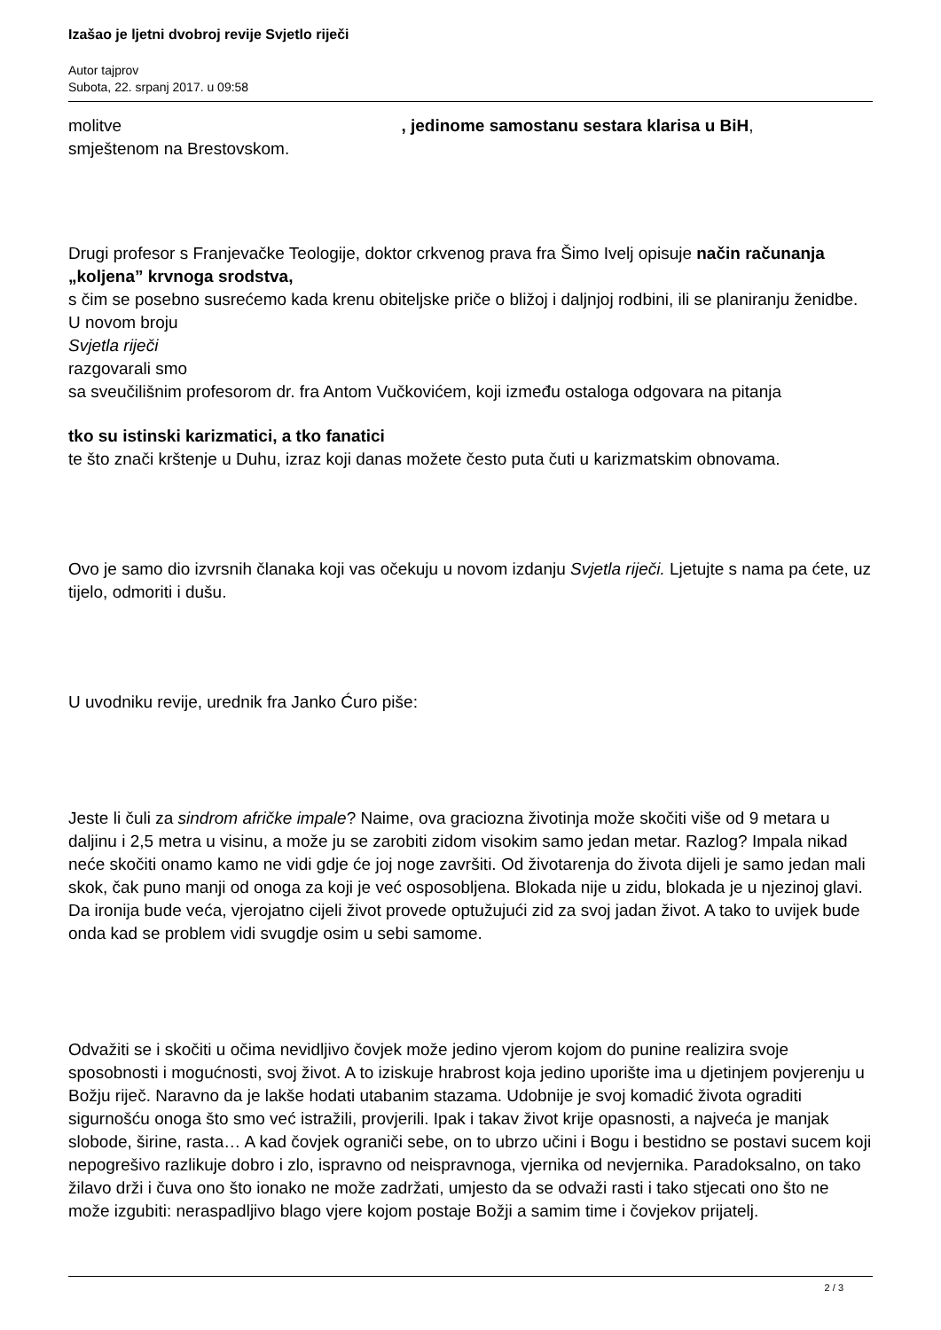Izašao je ljetni dvobroj revije Svjetlo riječi
Autor tajprov
Subota, 22. srpanj 2017. u 09:58
molitve , jedinome samostanu sestara klarisa u BiH,
smještenom na Brestovskom.
Drugi profesor s Franjevačke Teologije, doktor crkvenog prava fra Šimo Ivelj opisuje način računanja „koljena” krvnoga srodstva,
s čim se posebno susrećemo kada krenu obiteljske priče o bližoj i daljnjoj rodbini, ili se planiranju ženidbe. U novom broju
Svjetla riječi
razgovarali smo
sa sveučilišnim profesorom dr. fra Antom Vučkovićem, koji između ostaloga odgovara na pitanja
tko su istinski karizmatici, a tko fanatici
te što znači krštenje u Duhu, izraz koji danas možete često puta čuti u karizmatskim obnovama.
Ovo je samo dio izvrsnih članaka koji vas očekuju u novom izdanju Svjetla riječi. Ljetujte s nama pa ćete, uz tijelo, odmoriti i dušu.
U uvodniku revije, urednik fra Janko Ćuro piše:
Jeste li čuli za sindrom afričke impale? Naime, ova graciozna životinja može skočiti više od 9 metara u daljinu i 2,5 metra u visinu, a može ju se zarobiti zidom visokim samo jedan metar. Razlog? Impala nikad neće skočiti onamo kamo ne vidi gdje će joj noge završiti. Od životarenja do života dijeli je samo jedan mali skok, čak puno manji od onoga za koji je već osposobljena. Blokada nije u zidu, blokada je u njezinoj glavi. Da ironija bude veća, vjerojatno cijeli život provede optužujući zid za svoj jadan život. A tako to uvijek bude onda kad se problem vidi svugdje osim u sebi samome.
Odvažiti se i skočiti u očima nevidljivo čovjek može jedino vjerom kojom do punine realizira svoje sposobnosti i mogućnosti, svoj život. A to iziskuje hrabrost koja jedino uporište ima u djetinjem povjerenju u Božju riječ. Naravno da je lakše hodati utabanim stazama. Udobnije je svoj komadić života ograditi sigurnošću onoga što smo već istražili, provjerili. Ipak i takav život krije opasnosti, a najveća je manjak slobode, širine, rasta… A kad čovjek ograniči sebe, on to ubrzo učini i Bogu i bestidno se postavi sucem koji nepogrešivo razlikuje dobro i zlo, ispravno od neispravnoga, vjernika od nevjernika. Paradoksalno, on tako žilavo drži i čuva ono što ionako ne može zadržati, umjesto da se odvaži rasti i tako stjecati ono što ne može izgubiti: neraspadljivo blago vjere kojom postaje Božji a samim time i čovjekov prijatelj.
2 / 3